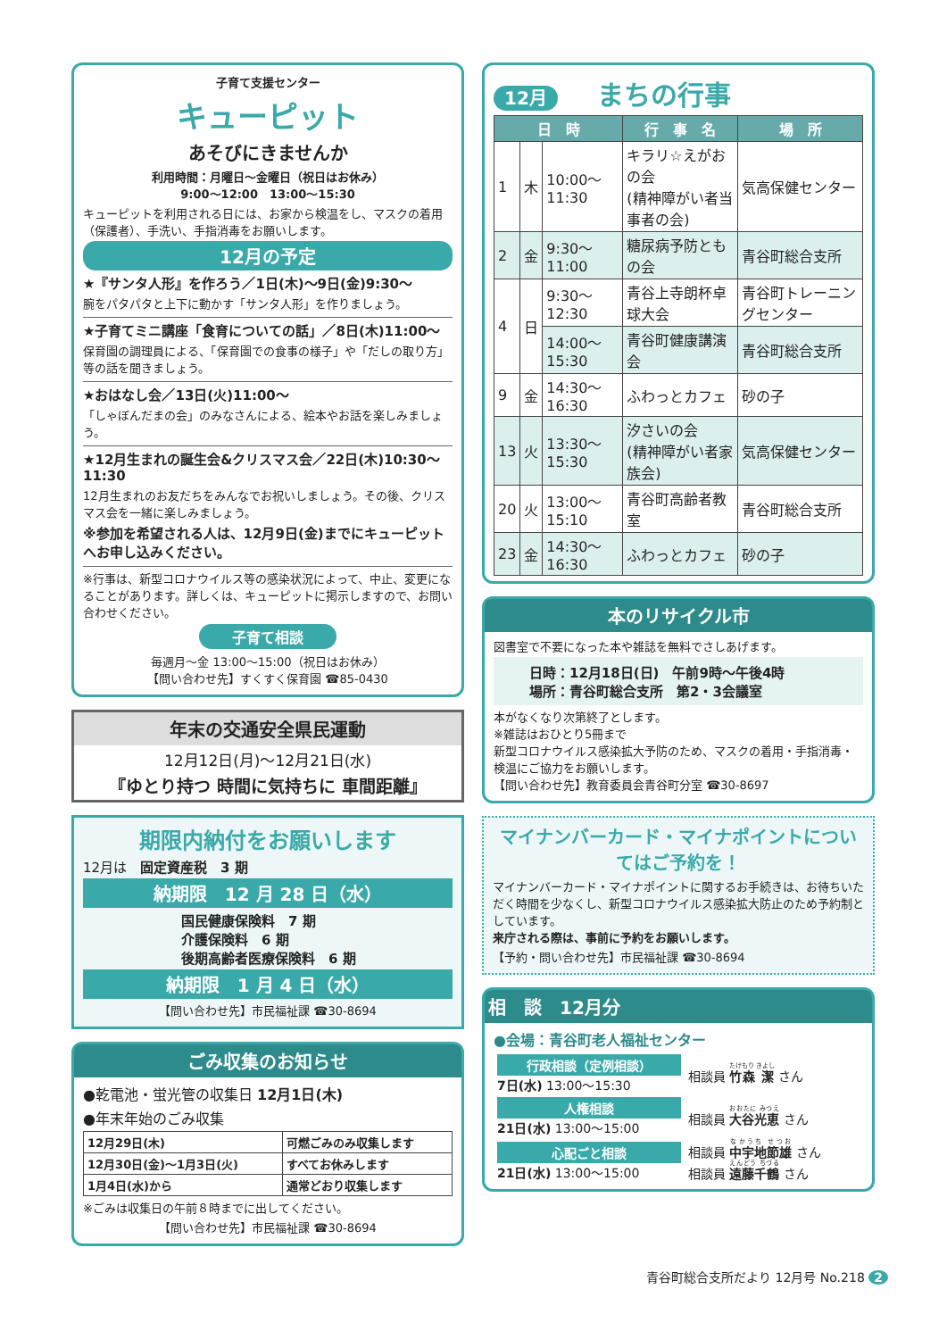子育て支援センター
キューピット
あそびにきませんか
利用時間：月曜日～金曜日（祝日はお休み）
9:00～12:00　13:00～15:30
キューピットを利用される日には、お家から検温をし、マスクの着用（保護者）、手洗い、手指消毒をお願いします。
12月の予定
★『サンタ人形』を作ろう／1日(木)～9日(金)9:30～
腕をパタパタと上下に動かす「サンタ人形」を作りましょう。
★子育てミニ講座「食育についての話」／8日(木)11:00～
保育園の調理員による、「保育園での食事の様子」や「だしの取り方」等の話を聞きましょう。
★おはなし会／13日(火)11:00～
「しゃぼんだまの会」のみなさんによる、絵本やお話を楽しみましょう。
★12月生まれの誕生会&クリスマス会／22日(木)10:30～11:30
12月生まれのお友だちをみんなでお祝いしましょう。その後、クリスマス会を一緒に楽しみましょう。
※参加を希望される人は、12月9日(金)までにキューピットへお申し込みください。
※行事は、新型コロナウイルス等の感染状況によって、中止、変更になることがあります。詳しくは、キューピットに掲示しますので、お問い合わせください。
子育て相談
毎週月～金 13:00～15:00（祝日はお休み）
【問い合わせ先】すくすく保育園 ☎85-0430
年末の交通安全県民運動
12月12日(月)～12月21日(水)
『ゆとり持つ 時間に気持ちに 車間距離』
期限内納付をお願いします
12月は　固定資産税　3 期
納期限　12 月 28 日（水）
国民健康保険料　7 期
介護保険料　6 期
後期高齢者医療保険料　6 期
納期限　1 月 4 日（水）
【問い合わせ先】市民福祉課 ☎30-8694
ごみ収集のお知らせ
●乾電池・蛍光管の収集日 12月1日(木)
●年末年始のごみ収集
| 12月29日(木) | 可燃ごみのみ収集します |
| 12月30日(金)～1月3日(火) | すべてお休みします |
| 1月4日(水)から | 通常どおり収集します |
※ごみは収集日の午前８時までに出してください。
【問い合わせ先】市民福祉課 ☎30-8694
12月 まちの行事
| 日 時 | | | 行 事 名 | 場 所 |
| --- | --- | --- | --- | --- |
| 1 | 木 | 10:00～11:30 | キラリ☆えがおの会 (精神障がい者当事者の会) | 気高保健センター |
| 2 | 金 | 9:30～11:00 | 糖尿病予防ともの会 | 青谷町総合支所 |
| 4 | 日 | 9:30～12:30 | 青谷上寺朗杯卓球大会 | 青谷町トレーニングセンター |
| | | 14:00～15:30 | 青谷町健康講演会 | 青谷町総合支所 |
| 9 | 金 | 14:30～16:30 | ふわっとカフェ | 砂の子 |
| 13 | 火 | 13:30～15:30 | 汐さいの会 (精神障がい者家族会) | 気高保健センター |
| 20 | 火 | 13:00～15:10 | 青谷町高齢者教室 | 青谷町総合支所 |
| 23 | 金 | 14:30～16:30 | ふわっとカフェ | 砂の子 |
本のリサイクル市
図書室で不要になった本や雑誌を無料でさしあげます。
日時：12月18日(日)　午前9時～午後4時
場所：青谷町総合支所　第2・3会議室
本がなくなり次第終了とします。
※雑誌はおひとり5冊まで
新型コロナウイルス感染拡大予防のため、マスクの着用・手指消毒・検温にご協力をお願いします。
【問い合わせ先】教育委員会青谷町分室 ☎30-8697
マイナンバーカード・マイナポイントについてはご予約を！
マイナンバーカード・マイナポイントに関するお手続きは、お待ちいただく時間を少なくし、新型コロナウイルス感染拡大防止のため予約制としています。
来庁される際は、事前に予約をお願いします。
【予約・問い合わせ先】市民福祉課 ☎30-8694
相　談　12月分
●会場：青谷町老人福祉センター
| 行政相談（定例相談） 7日(水) 13:00～15:30 | 相談員 竹森 潔 さん |
| 人権相談 21日(水) 13:00～15:00 | 相談員 大谷光恵 さん |
| 心配ごと相談 21日(水) 13:00～15:00 | 相談員 中宇地節雄 さん 相談員 遠藤千鶴 さん |
青谷町総合支所だより 12月号 No.218 2